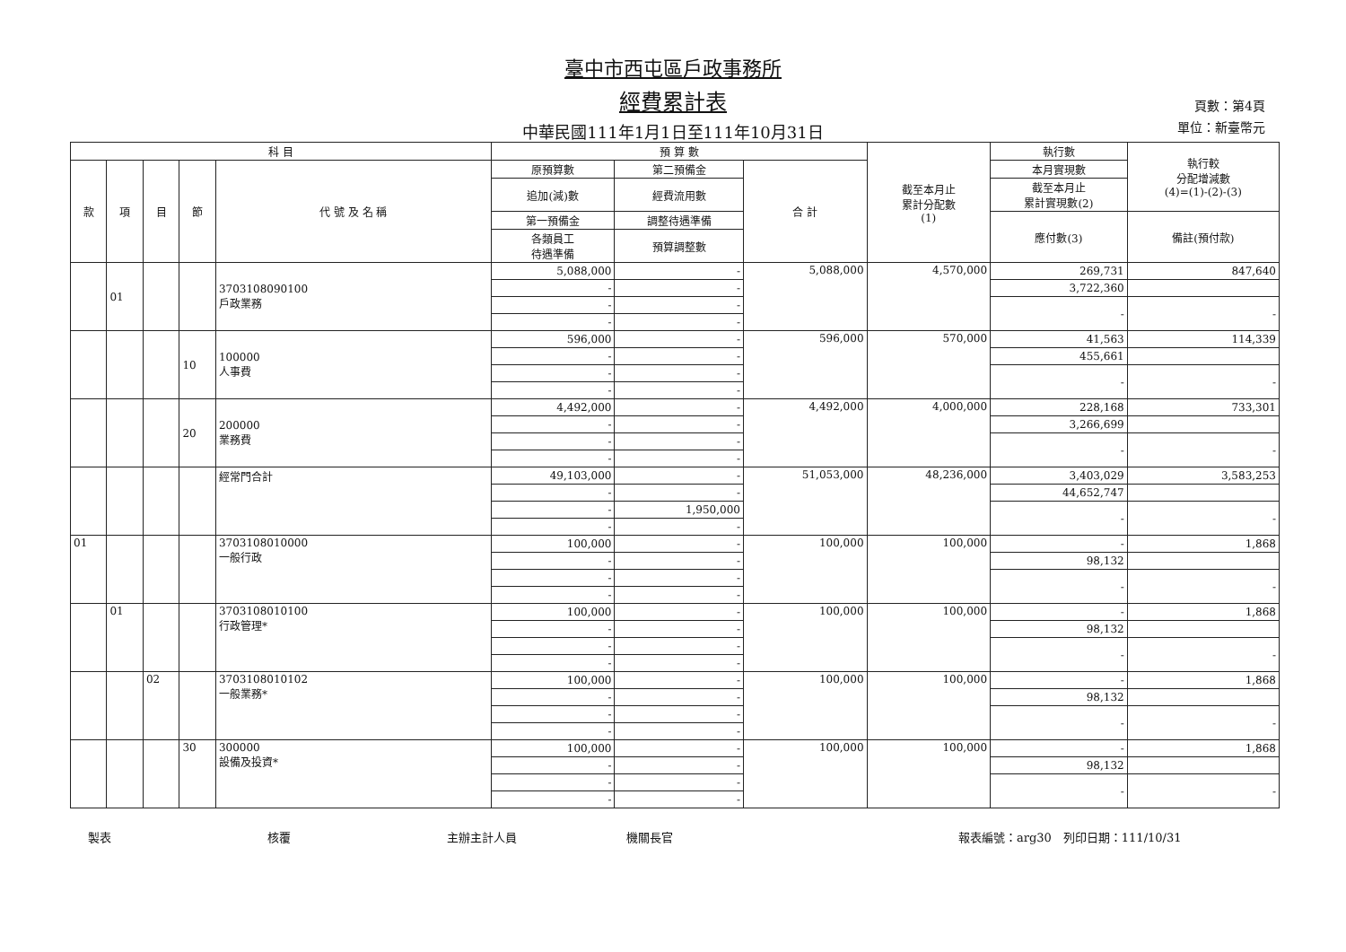臺中市西屯區戶政事務所
經費累計表
中華民國111年1月1日至111年10月31日
頁數：第4頁
單位：新臺幣元
| 科 目 | | | | | 預 算 數 | | | 截至本月止 累計分配數 (1) | 執行數 | 執行較 分配增減數 (4)=(1)-(2)-(3) |
| --- | --- | --- | --- | --- | --- | --- | --- | --- | --- | --- |
| 款 | 項 | 目 | 節 | 代 號 及 名 稱 | 原預算數 | 第二預備金 | 合 計 | | 本月實現數 | |
| | | | | | 追加(減)數 | 經費流用數 | | | 截至本月止 累計實現數(2) | |
| | | | | | 第一預備金 | 調整待遇準備 | | | 應付數(3) | 備註(預付款) |
| | | | | | 各類員工 待遇準備 | 預算調整數 | | | | |
| | 01 | | | 3703108090100 戶政業務 | 5,088,000 | - | 5,088,000 | 4,570,000 | 269,731 | 847,640 |
| | | | | | - | - | | | 3,722,360 | |
| | | | | | - | - | | | - | - |
| | | | | | - | - | | | | |
| | | | 10 | 100000 人事費 | 596,000 | - | 596,000 | 570,000 | 41,563 | 114,339 |
| | | | | | - | - | | | 455,661 | |
| | | | | | - | - | | | - | - |
| | | | | | - | - | | | | |
| | | | 20 | 200000 業務費 | 4,492,000 | - | 4,492,000 | 4,000,000 | 228,168 | 733,301 |
| | | | | | - | - | | | 3,266,699 | |
| | | | | | - | - | | | - | - |
| | | | | | - | - | | | | |
| | | | | 經常門合計 | 49,103,000 | - | 51,053,000 | 48,236,000 | 3,403,029 | 3,583,253 |
| | | | | | - | - | | | 44,652,747 | |
| | | | | | - | 1,950,000 | | | - | - |
| | | | | | - | - | | | | |
| 01 | | | | 3703108010000 一般行政 | 100,000 | - | 100,000 | 100,000 | - | 1,868 |
| | | | | | - | - | | | 98,132 | |
| | | | | | - | - | | | - | - |
| | | | | | - | - | | | | |
| | 01 | | | 3703108010100 行政管理* | 100,000 | - | 100,000 | 100,000 | - | 1,868 |
| | | | | | - | - | | | 98,132 | |
| | | | | | - | - | | | - | - |
| | | | | | - | - | | | | |
| | | 02 | | 3703108010102 一般業務* | 100,000 | - | 100,000 | 100,000 | - | 1,868 |
| | | | | | - | - | | | 98,132 | |
| | | | | | - | - | | | - | - |
| | | | | | - | - | | | | |
| | | | 30 | 300000 設備及投資* | 100,000 | - | 100,000 | 100,000 | - | 1,868 |
| | | | | | - | - | | | 98,132 | |
| | | | | | - | - | | | - | - |
| | | | | | - | - | | | | |
製表 核覆 主辦主計人員 機關長官 報表編號：arg30　列印日期：111/10/31